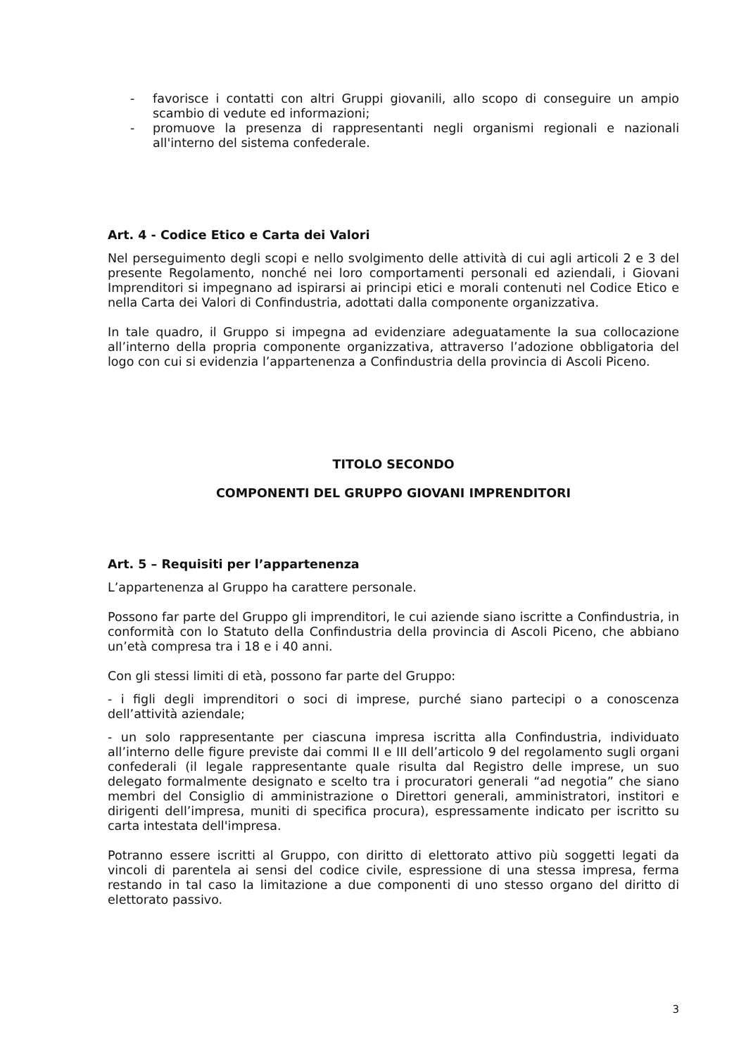- favorisce i contatti con altri Gruppi giovanili, allo scopo di conseguire un ampio scambio di vedute ed informazioni;
- promuove la presenza di rappresentanti negli organismi regionali e nazionali all'interno del sistema confederale.
Art. 4 - Codice Etico e Carta dei Valori
Nel perseguimento degli scopi e nello svolgimento delle attività di cui agli articoli 2 e 3 del presente Regolamento, nonché nei loro comportamenti personali ed aziendali, i Giovani Imprenditori si impegnano ad ispirarsi ai principi etici e morali contenuti nel Codice Etico e nella Carta dei Valori di Confindustria, adottati dalla componente organizzativa.
In tale quadro, il Gruppo si impegna ad evidenziare adeguatamente la sua collocazione all’interno della propria componente organizzativa, attraverso l’adozione obbligatoria del logo con cui si evidenzia l’appartenenza a Confindustria della provincia di Ascoli Piceno.
TITOLO SECONDO
COMPONENTI DEL GRUPPO GIOVANI IMPRENDITORI
Art. 5 – Requisiti per l’appartenenza
L’appartenenza al Gruppo ha carattere personale.
Possono far parte del Gruppo gli imprenditori, le cui aziende siano iscritte a Confindustria, in conformità con lo Statuto della Confindustria della provincia di Ascoli Piceno, che abbiano un’età compresa tra i 18 e i 40 anni.
Con gli stessi limiti di età, possono far parte del Gruppo:
- i figli degli imprenditori o soci di imprese, purché siano partecipi o a conoscenza dell’attività aziendale;
- un solo rappresentante per ciascuna impresa iscritta alla Confindustria, individuato all’interno delle figure previste dai commi II e III dell’articolo 9 del regolamento sugli organi confederali (il legale rappresentante quale risulta dal Registro delle imprese, un suo delegato formalmente designato e scelto tra i procuratori generali “ad negotia” che siano membri del Consiglio di amministrazione o Direttori generali, amministratori, institori e dirigenti dell’impresa, muniti di specifica procura), espressamente indicato per iscritto su carta intestata dell'impresa.
Potranno essere iscritti al Gruppo, con diritto di elettorato attivo più soggetti legati da vincoli di parentela ai sensi del codice civile, espressione di una stessa impresa, ferma restando in tal caso la limitazione a due componenti di uno stesso organo del diritto di elettorato passivo.
3